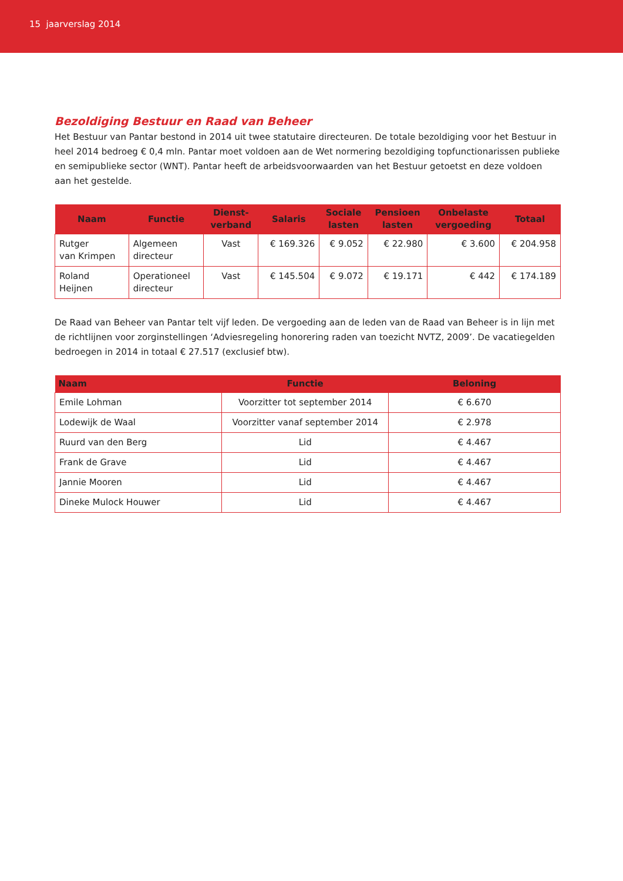15 jaarverslag 2014
Bezoldiging Bestuur en Raad van Beheer
Het Bestuur van Pantar bestond in 2014 uit twee statutaire directeuren. De totale bezoldiging voor het Bestuur in heel 2014 bedroeg € 0,4 mln. Pantar moet voldoen aan de Wet normering bezoldiging topfunctionarissen publieke en semipublieke sector (WNT). Pantar heeft de arbeidsvoorwaarden van het Bestuur getoetst en deze voldoen aan het gestelde.
| Naam | Functie | Dienst- verband | Salaris | Sociale lasten | Pensioen lasten | Onbelaste vergoeding | Totaal |
| --- | --- | --- | --- | --- | --- | --- | --- |
| Rutger van Krimpen | Algemeen directeur | Vast | € 169.326 | € 9.052 | € 22.980 | € 3.600 | € 204.958 |
| Roland Heijnen | Operationeel directeur | Vast | € 145.504 | € 9.072 | € 19.171 | € 442 | € 174.189 |
De Raad van Beheer van Pantar telt vijf leden. De vergoeding aan de leden van de Raad van Beheer is in lijn met de richtlijnen voor zorginstellingen ‘Adviesregeling honorering raden van toezicht NVTZ, 2009’. De vacatiegelden bedroegen in 2014 in totaal € 27.517 (exclusief btw).
| Naam | Functie | Beloning |
| --- | --- | --- |
| Emile Lohman | Voorzitter tot september 2014 | € 6.670 |
| Lodewijk de Waal | Voorzitter vanaf september 2014 | € 2.978 |
| Ruurd van den Berg | Lid | € 4.467 |
| Frank de Grave | Lid | € 4.467 |
| Jannie Mooren | Lid | € 4.467 |
| Dineke Mulock Houwer | Lid | € 4.467 |